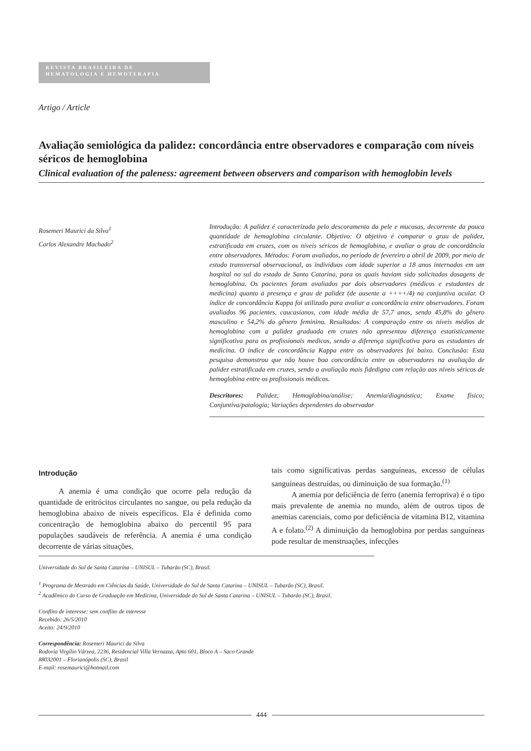REVISTA BRASILEIRA DE
HEMATOLOGIA E HEMOTERAPIA
Artigo / Article
Avaliação semiológica da palidez: concordância entre observadores e comparação com níveis séricos de hemoglobina
Clinical evaluation of the paleness: agreement between observers and comparison with hemoglobin levels
Rosemeri Maurici da Silva<sup>1</sup>
Carlos Alexandre Machado<sup>2</sup>
Introdução: A palidez é caracterizada pelo descoramento da pele e mucosas, decorrente da pouca quantidade de hemoglobina circulante. Objetivo: O objetivo é comparar o grau de palidez, estratificada em cruzes, com os níveis séricos de hemoglobina, e avaliar o grau de concordância entre observadores. Métodos: Foram avaliados, no período de fevereiro a abril de 2009, por meio de estudo transversal observacional, os indivíduos com idade superior a 18 anos internados em um hospital no sul do estado de Santa Catarina, para os quais haviam sido solicitadas dosagens de hemoglobina. Os pacientes foram avaliados por dois observadores (médicos e estudantes de medicina) quanto à presença e grau de palidez (de ausente a ++++/4) na conjuntiva ocular. O índice de concordância Kappa foi utilizado para avaliar a concordância entre observadores. Foram avaliados 96 pacientes, caucasianos, com idade média de 57,7 anos, sendo 45,8% do gênero masculino e 54,2% do gênero feminino. Resultados: A comparação entre os níveis médios de hemoglobina com a palidez graduada em cruzes não apresentou diferença estatisticamente significativa para os profissionais medicos, sendo a diferença significativa para os estudantes de medicina. O índice de concordância Kappa entre os observadores foi baixo. Conclusão: Esta pesquisa demonstrou que não houve boa concordância entre os observadores na avaliação de palidez estratificada em cruzes, sendo a avaliação mais fidedigna com relação aos níveis séricos de hemoglobina entre os profissionais médicos.
Descritores: Palidez; Hemoglobina/análise; Anemia/diagnóstico; Exame físico; Conjuntiva/patologia; Variações dependentes do observador
Introdução
A anemia é uma condição que ocorre pela redução da quantidade de eritrócitos circulantes no sangue, ou pela redução da hemoglobina abaixo de níveis específicos. Ela é definida como concentração de hemoglobina abaixo do percentil 95 para populações saudáveis de referência. A anemia é uma condição decorrente de várias situações,
tais como significativas perdas sanguíneas, excesso de células sanguíneas destruídas, ou diminuição de sua formação.<sup>(1)</sup>
A anemia por deficiência de ferro (anemia ferropriva) é o tipo mais prevalente de anemia no mundo, além de outros tipos de anemias carenciais, como por deficiência de vitamina B12, vitamina A e folato.<sup>(2)</sup> A diminuição da hemoglobina por perdas sanguíneas pode resultar de menstruações, infecções
Universidade do Sul de Santa Catarina – UNISUL – Tubarão (SC), Brasil.
<sup>1</sup> Programa de Mestrado em Ciências da Saúde, Universidade do Sul de Santa Catarina – UNISUL – Tubarão (SC), Brasil.
<sup>2</sup> Acadêmico do Curso de Graduação em Medicina, Universidade do Sul de Santa Catarina – UNISUL – Tubarão (SC), Brasil.
Conflito de interesse: sem conflito de interesse
Recebido: 26/5/2010
Aceito: 24/9/2010
Correspondência: Rosemeri Maurici da Silva
Rodovia Virgílio Várzea, 2236, Residencial Villa Vernazza, Apto 601, Bloco A – Saco Grande
88032001 – Florianópolis (SC), Brasil
E-mail: rosemaurici@hotmail.com
444